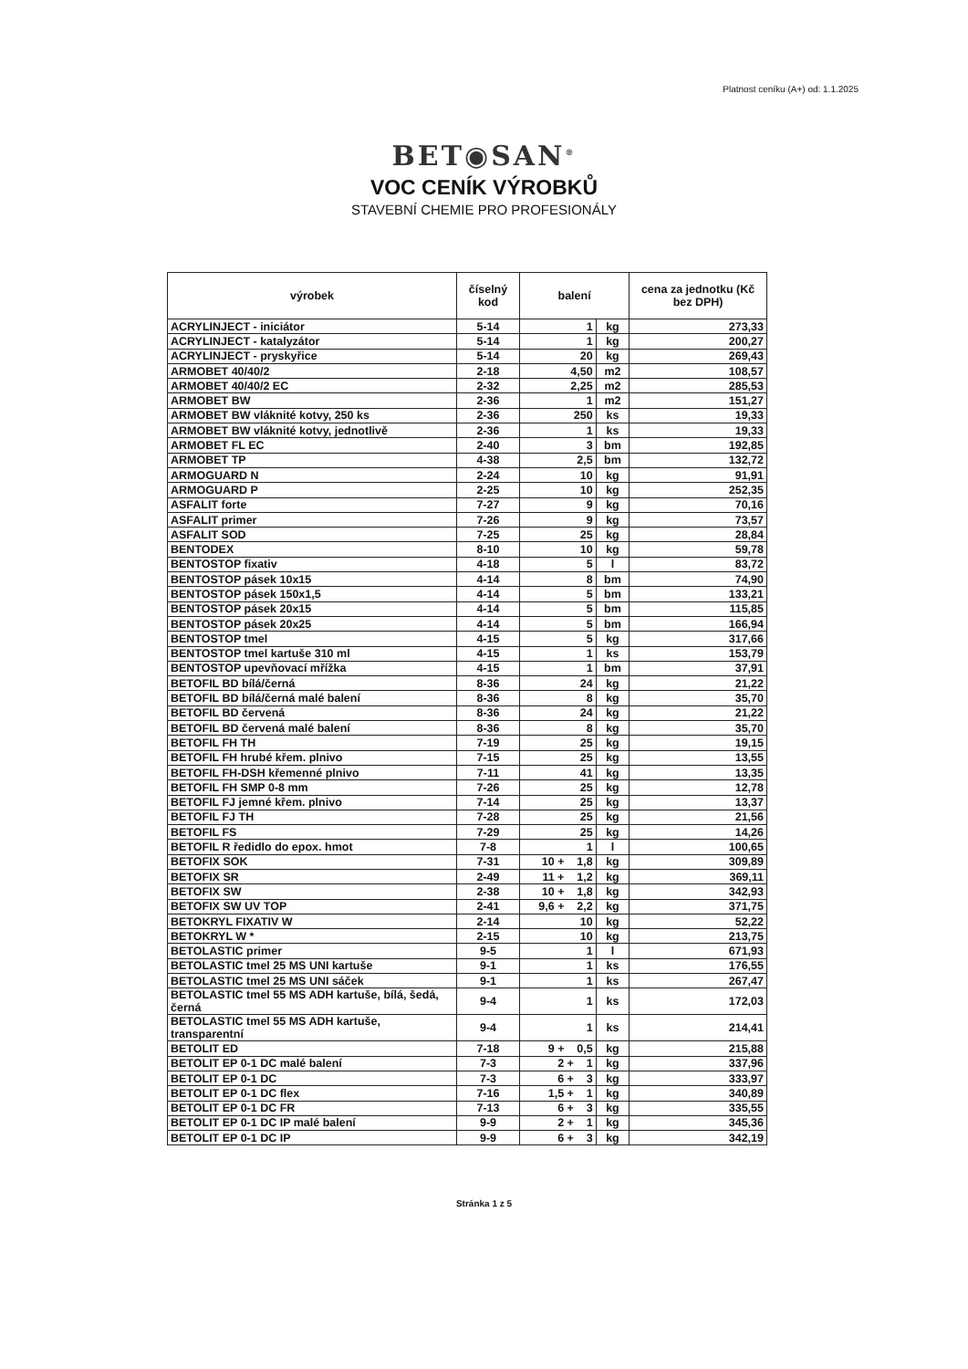Platnost ceníku (A+) od: 1.1.2025
BET◉SAN<sup>®</sup>
VOC CENÍK VÝROBKŮ
STAVEBNÍ CHEMIE PRO PROFESIONÁLY
| výrobek | číselný kod | balení | | cena za jednotku (Kč bez DPH) |
| --- | --- | --- | --- | --- |
| ACRYLINJECT - iniciátor | 5-14 | 1 | kg | 273,33 |
| ACRYLINJECT - katalyzátor | 5-14 | 1 | kg | 200,27 |
| ACRYLINJECT - pryskyřice | 5-14 | 20 | kg | 269,43 |
| ARMOBET 40/40/2 | 2-18 | 4,50 | m2 | 108,57 |
| ARMOBET 40/40/2 EC | 2-32 | 2,25 | m2 | 285,53 |
| ARMOBET BW | 2-36 | 1 | m2 | 151,27 |
| ARMOBET BW vláknité kotvy, 250 ks | 2-36 | 250 | ks | 19,33 |
| ARMOBET BW vláknité kotvy, jednotlivě | 2-36 | 1 | ks | 19,33 |
| ARMOBET FL EC | 2-40 | 3 | bm | 192,85 |
| ARMOBET TP | 4-38 | 2,5 | bm | 132,72 |
| ARMOGUARD N | 2-24 | 10 | kg | 91,91 |
| ARMOGUARD P | 2-25 | 10 | kg | 252,35 |
| ASFALIT forte | 7-27 | 9 | kg | 70,16 |
| ASFALIT primer | 7-26 | 9 | kg | 73,57 |
| ASFALIT SOD | 7-25 | 25 | kg | 28,84 |
| BENTODEX | 8-10 | 10 | kg | 59,78 |
| BENTOSTOP fixativ | 4-18 | 5 | l | 83,72 |
| BENTOSTOP pásek 10x15 | 4-14 | 8 | bm | 74,90 |
| BENTOSTOP pásek 150x1,5 | 4-14 | 5 | bm | 133,21 |
| BENTOSTOP pásek 20x15 | 4-14 | 5 | bm | 115,85 |
| BENTOSTOP pásek 20x25 | 4-14 | 5 | bm | 166,94 |
| BENTOSTOP tmel | 4-15 | 5 | kg | 317,66 |
| BENTOSTOP tmel kartuše 310 ml | 4-15 | 1 | ks | 153,79 |
| BENTOSTOP upevňovací mřížka | 4-15 | 1 | bm | 37,91 |
| BETOFIL BD bílá/černá | 8-36 | 24 | kg | 21,22 |
| BETOFIL BD bílá/černá malé balení | 8-36 | 8 | kg | 35,70 |
| BETOFIL BD červená | 8-36 | 24 | kg | 21,22 |
| BETOFIL BD červená malé balení | 8-36 | 8 | kg | 35,70 |
| BETOFIL FH TH | 7-19 | 25 | kg | 19,15 |
| BETOFIL FH hrubé křem. plnivo | 7-15 | 25 | kg | 13,55 |
| BETOFIL FH-DSH křemenné plnivo | 7-11 | 41 | kg | 13,35 |
| BETOFIL FH SMP 0-8 mm | 7-26 | 25 | kg | 12,78 |
| BETOFIL FJ jemné křem. plnivo | 7-14 | 25 | kg | 13,37 |
| BETOFIL FJ TH | 7-28 | 25 | kg | 21,56 |
| BETOFIL FS | 7-29 | 25 | kg | 14,26 |
| BETOFIL R ředidlo do epox. hmot | 7-8 | 1 | l | 100,65 |
| BETOFIX SOK | 7-31 | 10 + 1,8 | kg | 309,89 |
| BETOFIX SR | 2-49 | 11 + 1,2 | kg | 369,11 |
| BETOFIX SW | 2-38 | 10 + 1,8 | kg | 342,93 |
| BETOFIX SW UV TOP | 2-41 | 9,6 + 2,2 | kg | 371,75 |
| BETOKRYL FIXATIV W | 2-14 | 10 | kg | 52,22 |
| BETOKRYL W * | 2-15 | 10 | kg | 213,75 |
| BETOLASTIC primer | 9-5 | 1 | l | 671,93 |
| BETOLASTIC tmel 25 MS UNI kartuše | 9-1 | 1 | ks | 176,55 |
| BETOLASTIC tmel 25 MS UNI sáček | 9-1 | 1 | ks | 267,47 |
| BETOLASTIC tmel 55 MS ADH kartuše, bílá, šedá, černá | 9-4 | 1 | ks | 172,03 |
| BETOLASTIC tmel 55 MS ADH kartuše, transparentní | 9-4 | 1 | ks | 214,41 |
| BETOLIT ED | 7-18 | 9 + 0,5 | kg | 215,88 |
| BETOLIT EP 0-1 DC malé balení | 7-3 | 2 + 1 | kg | 337,96 |
| BETOLIT EP 0-1 DC | 7-3 | 6 + 3 | kg | 333,97 |
| BETOLIT EP 0-1 DC flex | 7-16 | 1,5 + 1 | kg | 340,89 |
| BETOLIT EP 0-1 DC FR | 7-13 | 6 + 3 | kg | 335,55 |
| BETOLIT EP 0-1 DC IP malé balení | 9-9 | 2 + 1 | kg | 345,36 |
| BETOLIT EP 0-1 DC IP | 9-9 | 6 + 3 | kg | 342,19 |
Stránka 1 z 5